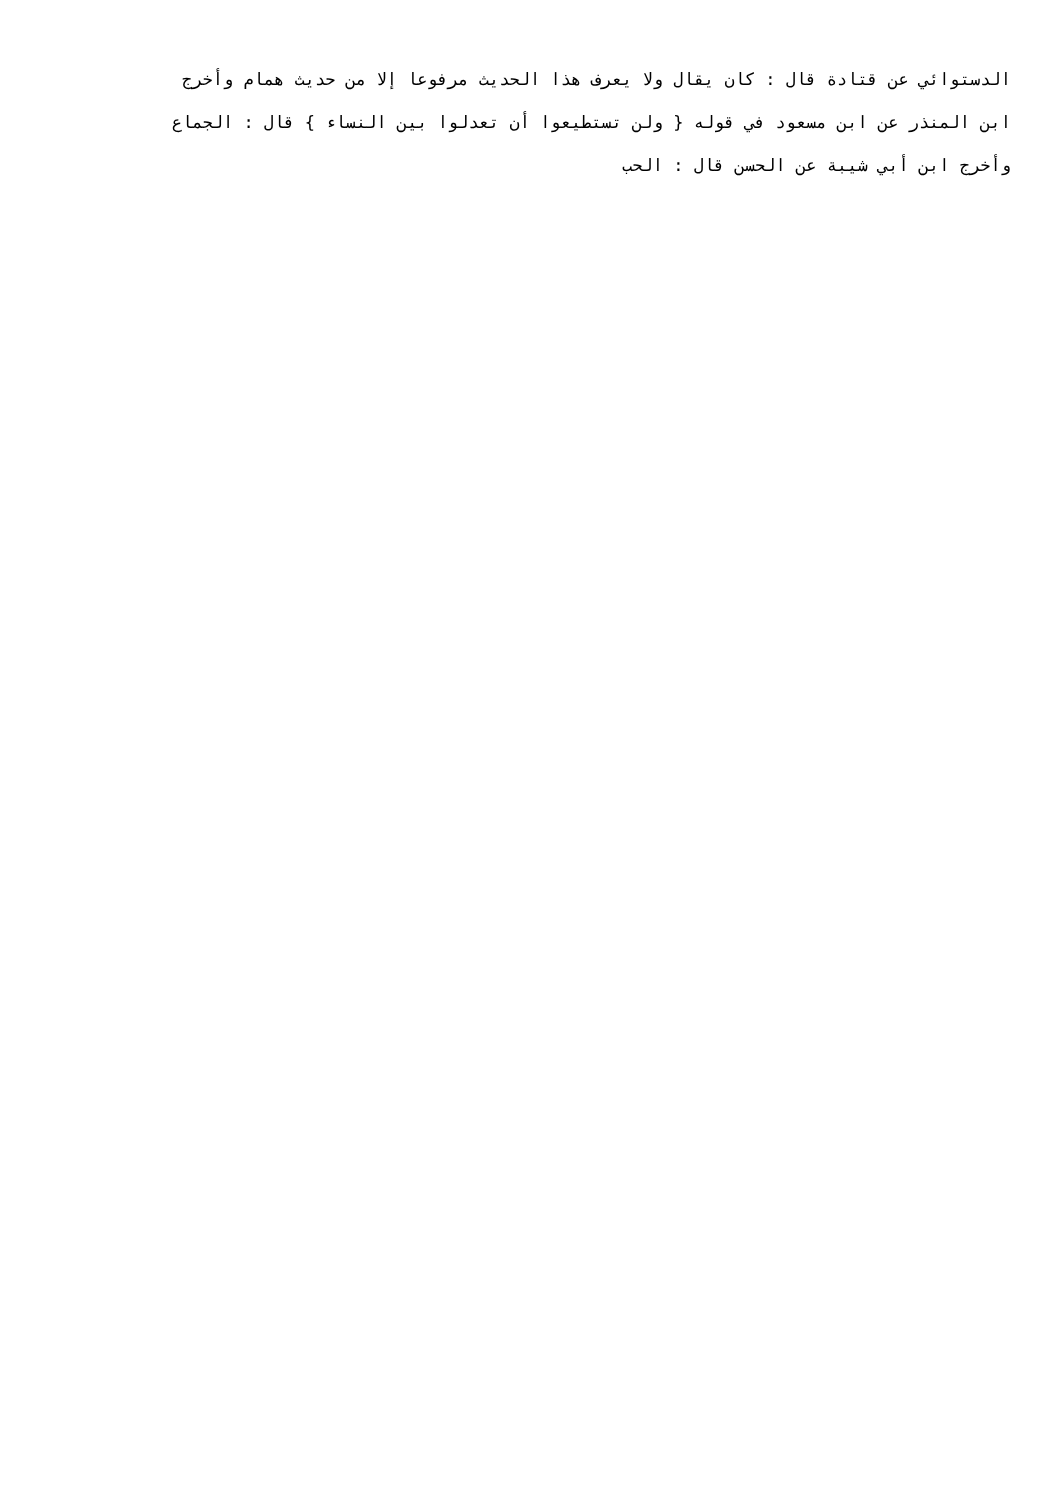الدستوائي عن قتادة قال : كان يقال ولا يعرف هذا الحديث مرفوعا إلا من حديث همام وأخرج
ابن المنذر عن ابن مسعود في قوله { ولن تستطيعوا أن تعدلوا بين النساء } قال : الجماع
وأخرج ابن أبي شيبة عن الحسن قال : الحب